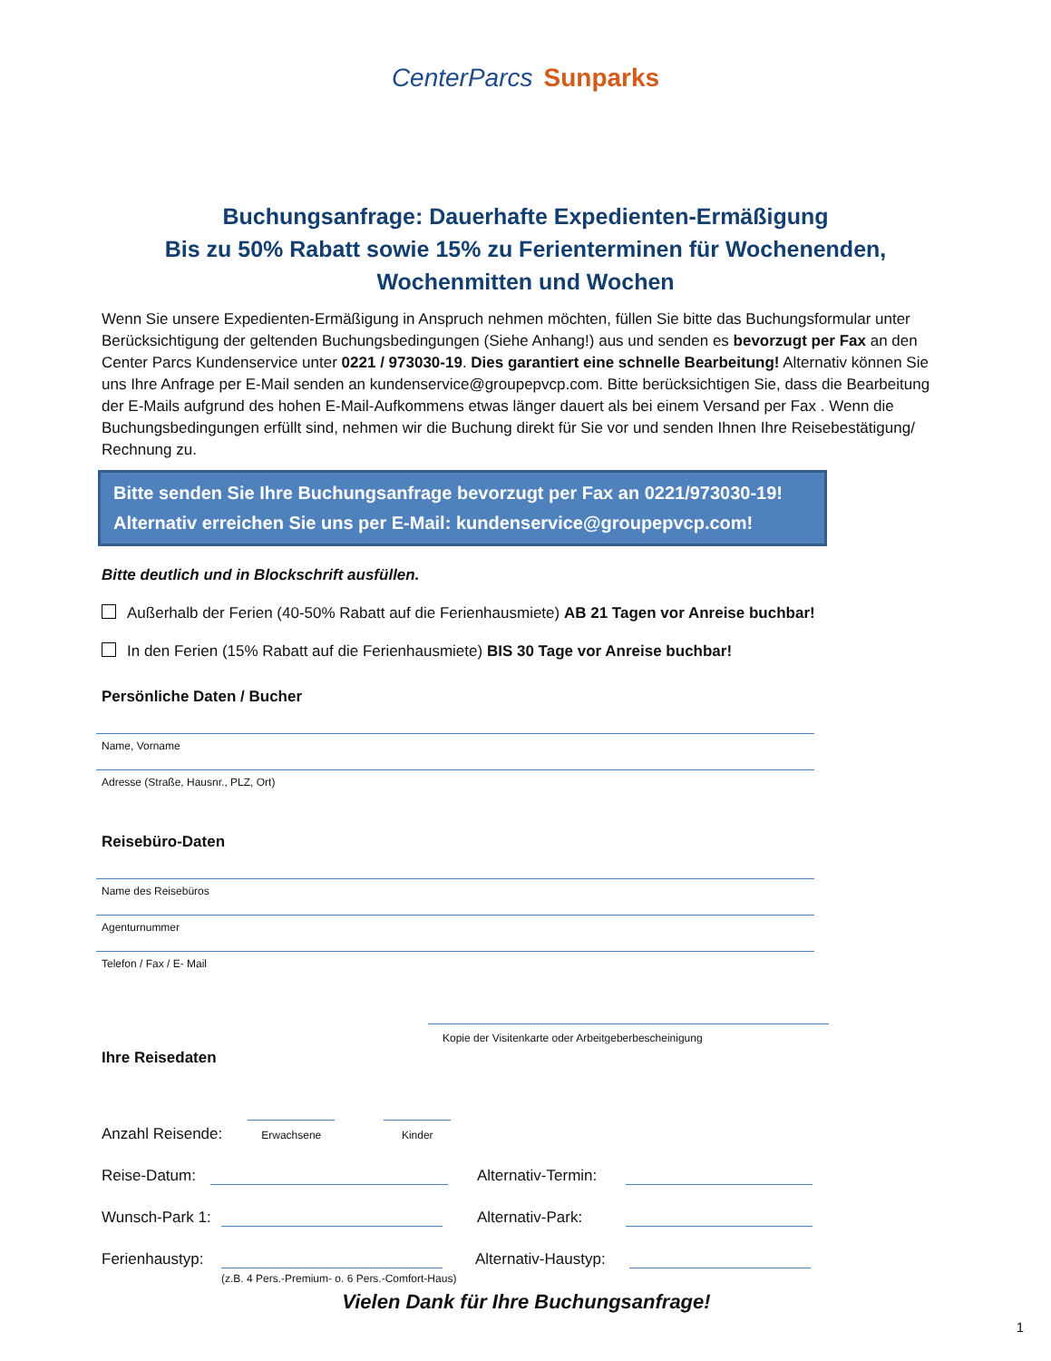CenterParcs Sunparks
Buchungsanfrage: Dauerhafte Expedienten-Ermäßigung
Bis zu 50% Rabatt sowie 15% zu Ferienterminen für Wochenenden,
Wochenmitten und Wochen
Wenn Sie unsere Expedienten-Ermäßigung in Anspruch nehmen möchten, füllen Sie bitte das Buchungsformular unter Berücksichtigung der geltenden Buchungsbedingungen (Siehe Anhang!) aus und senden es bevorzugt per Fax an den Center Parcs Kundenservice unter 0221 / 973030-19. Dies garantiert eine schnelle Bearbeitung! Alternativ können Sie uns Ihre Anfrage per E-Mail senden an kundenservice@groupepvcp.com. Bitte berücksichtigen Sie, dass die Bearbeitung der E-Mails aufgrund des hohen E-Mail-Aufkommens etwas länger dauert als bei einem Versand per Fax . Wenn die Buchungsbedingungen erfüllt sind, nehmen wir die Buchung direkt für Sie vor und senden Ihnen Ihre Reisebestätigung/ Rechnung zu.
Bitte senden Sie Ihre Buchungsanfrage bevorzugt per Fax an 0221/973030-19!
Alternativ erreichen Sie uns per E-Mail: kundenservice@groupepvcp.com!
Bitte deutlich und in Blockschrift ausfüllen.
Außerhalb der Ferien (40-50% Rabatt auf die Ferienhausmiete) AB 21 Tagen vor Anreise buchbar!
In den Ferien (15% Rabatt auf die Ferienhausmiete) BIS 30 Tage vor Anreise buchbar!
Persönliche Daten / Bucher
Name, Vorname
Adresse (Straße, Hausnr., PLZ, Ort)
Reisebüro-Daten
Name des Reisebüros
Agenturnummer
Telefon / Fax / E- Mail
Ihre Reisedaten
Kopie der Visitenkarte oder Arbeitgeberbescheinigung
Anzahl Reisende:
Erwachsene
Kinder
Reise-Datum: Alternativ-Termin:
Wunsch-Park 1: Alternativ-Park:
Ferienhaustyp: Alternativ-Haustyp:
(z.B. 4 Pers.-Premium- o. 6 Pers.-Comfort-Haus)
Vielen Dank für Ihre Buchungsanfrage!
1